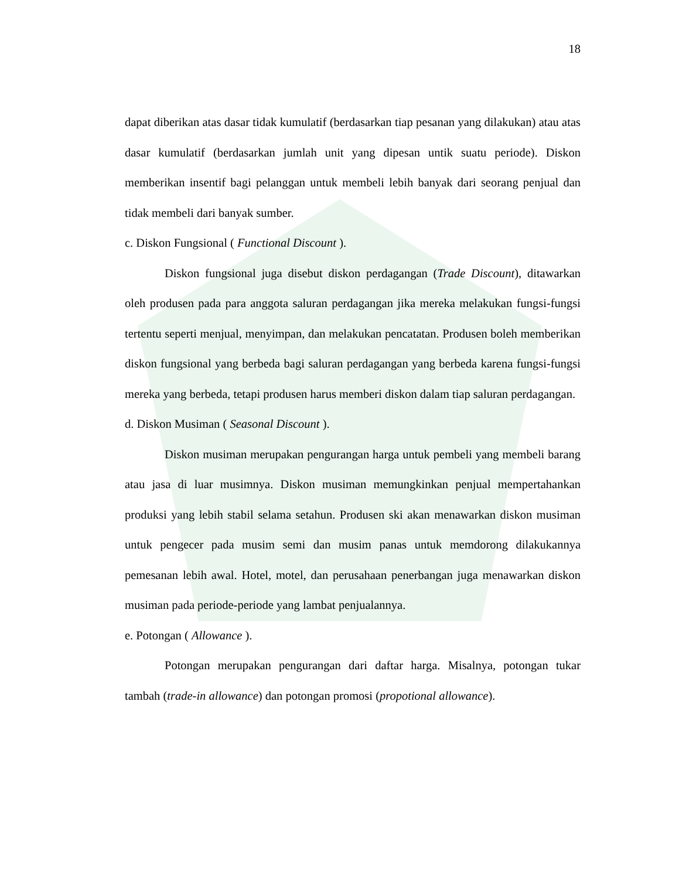18
dapat diberikan atas dasar tidak kumulatif (berdasarkan tiap pesanan yang dilakukan) atau atas dasar kumulatif (berdasarkan jumlah unit yang dipesan untik suatu periode). Diskon memberikan insentif bagi pelanggan untuk membeli lebih banyak dari seorang penjual dan tidak membeli dari banyak sumber.
c. Diskon Fungsional ( Functional Discount ).
Diskon fungsional juga disebut diskon perdagangan (Trade Discount), ditawarkan oleh produsen pada para anggota saluran perdagangan jika mereka melakukan fungsi-fungsi tertentu seperti menjual, menyimpan, dan melakukan pencatatan. Produsen boleh memberikan diskon fungsional yang berbeda bagi saluran perdagangan yang berbeda karena fungsi-fungsi mereka yang berbeda, tetapi produsen harus memberi diskon dalam tiap saluran perdagangan.
d. Diskon Musiman ( Seasonal Discount ).
Diskon musiman merupakan pengurangan harga untuk pembeli yang membeli barang atau jasa di luar musimnya. Diskon musiman memungkinkan penjual mempertahankan produksi yang lebih stabil selama setahun. Produsen ski akan menawarkan diskon musiman untuk pengecer pada musim semi dan musim panas untuk memdorong dilakukannya pemesanan lebih awal. Hotel, motel, dan perusahaan penerbangan juga menawarkan diskon musiman pada periode-periode yang lambat penjualannya.
e. Potongan ( Allowance ).
Potongan merupakan pengurangan dari daftar harga. Misalnya, potongan tukar tambah (trade-in allowance) dan potongan promosi (propotional allowance).